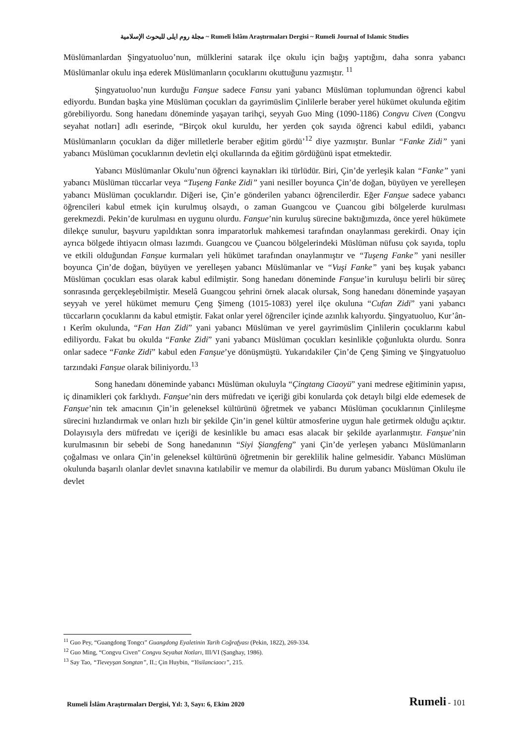مجلة روم ايلى للبحوث الإسلامية ~ Rumeli İslâm Araştırmaları Dergisi ~ Rumeli Journal of Islamic Studies
Müslümanlardan Şingyatuoluo’nun, mülklerini satarak ilçe okulu için bağış yaptığını, daha sonra yabancı Müslümanlar okulu inşa ederek Müslümanların çocuklarını okuttuğunu yazmıştır. <sup>11</sup>
Şingyatuoluo’nun kurduğu Fanşue sadece Fansu yani yabancı Müslüman toplumundan öğrenci kabul ediyordu. Bundan başka yine Müslüman çocukları da gayrimüslim Çinlilerle beraber yerel hükümet okulunda eğitim görebiliyordu. Song hanedanı döneminde yaşayan tarihçi, seyyah Guo Ming (1090-1186) Congvu Civen (Congvu seyahat notları] adlı eserinde, “Birçok okul kuruldu, her yerden çok sayıda öğrenci kabul edildi, yabancı Müslümanların çocukları da diğer milletlerle beraber eğitim gördü’<sup>12</sup> diye yazmıştır. Bunlar “Fanke Zidi” yani yabancı Müslüman çocuklarının devletin elçi okullarında da eğitim gördüğünü ispat etmektedir.
Yabancı Müslümanlar Okulu’nun öğrenci kaynakları iki türlüdür. Biri, Çin’de yerleşik kalan “Fanke” yani yabancı Müslüman tüccarlar veya “Tuşeng Fanke Zidi” yani nesiller boyunca Çin’de doğan, büyüyen ve yerelleşen yabancı Müslüman çocuklarıdır. Diğeri ise, Çin’e gönderilen yabancı öğrencilerdir. Eğer Fanşue sadece yabancı öğrencileri kabul etmek için kurulmuş olsaydı, o zaman Guangcou ve Çuancou gibi bölgelerde kurulması gerekmezdi. Pekin’de kurulması en uygunu olurdu. Fanşue’nin kuruluş sürecine baktığımızda, önce yerel hükümete dilekçe sunulur, başvuru yapıldıktan sonra imparatorluk mahkemesi tarafından onaylanması gerekirdi. Onay için ayrıca bölgede ihtiyacın olması lazımdı. Guangcou ve Çuancou bölgelerindeki Müslüman nüfusu çok sayıda, toplu ve etkili olduğundan Fanşue kurmaları yeli hükümet tarafından onaylanmıştır ve “Tuşeng Fanke” yani nesiller boyunca Çin’de doğan, büyüyen ve yerelleşen yabancı Müslümanlar ve “Vuşi Fanke” yani beş kuşak yabancı Müslüman çocukları esas olarak kabul edilmiştir. Song hanedanı döneminde Fanşue’in kuruluşu belirli bir süreç sonrasında gerçekleşebilmiştir. Meselâ Guangcou şehrini örnek alacak olursak, Song hanedanı döneminde yaşayan seyyah ve yerel hükümet memuru Çeng Şimeng (1015-1083) yerel ilçe okuluna “Cufan Zidi” yani yabancı tüccarların çocuklarını da kabul etmiştir. Fakat onlar yerel öğrenciler içinde azınlık kalıyordu. Şingyatuoluo, Kur’ân-ı Kerîm okulunda, “Fan Han Zidi” yani yabancı Müslüman ve yerel gayrimüslim Çinlilerin çocuklarını kabul ediliyordu. Fakat bu okulda “Fanke Zidi” yani yabancı Müslüman çocukları kesinlikle çoğunlukta olurdu. Sonra onlar sadece “Fanke Zidi” kabul eden Fanşue’ye dönüşmüştü. Yukarıdakiler Çin’de Çeng Şiming ve Şingyatuoluo tarzındaki Fanşue olarak biliniyordu.<sup>13</sup>
Song hanedanı döneminde yabancı Müslüman okuluyla “Çingtang Ciaoyü” yani medrese eğitiminin yapısı, iç dinamikleri çok farklıydı. Fanşue’nin ders müfredatı ve içeriği gibi konularda çok detaylı bilgi elde edemesek de Fanşue’nin tek amacının Çin’in geleneksel kültürünü öğretmek ve yabancı Müslüman çocuklarının Çinlileşme sürecini hızlandırmak ve onları hızlı bir şekilde Çin’in genel kültür atmosferine uygun hale getirmek olduğu açıktır. Dolayısıyla ders müfredatı ve içeriği de kesinlikle bu amacı esas alacak bir şekilde ayarlanmıştır. Fanşue’nin kurulmasının bir sebebi de Song hanedanının “Siyi Şiangfeng” yani Çin’de yerleşen yabancı Müslümanların çoğalması ve onlara Çin’in geleneksel kültürünü öğretmenin bir gereklilik haline gelmesidir. Yabancı Müslüman okulunda başarılı olanlar devlet sınavına katılabilir ve memur da olabilirdi. Bu durum yabancı Müslüman Okulu ile devlet
<sup>11</sup> Guo Pey, “Guangdong Tongcı” Guangdong Eyaletinin Tarih Coğrafyası (Pekin, 1822), 269-334.
<sup>12</sup> Guo Ming, “Congvu Civen” Congvu Seyahat Notları, III/VI (Şanghay, 1986).
<sup>13</sup> Say Tao, “Tieveyşan Songtan”, II.; Çin Huybin, “Yisilanciaocı”, 215.
Rumeli İslâm Araştırmaları Dergisi, Yıl: 3, Sayı: 6, Ekim 2020 Rumeli - 101